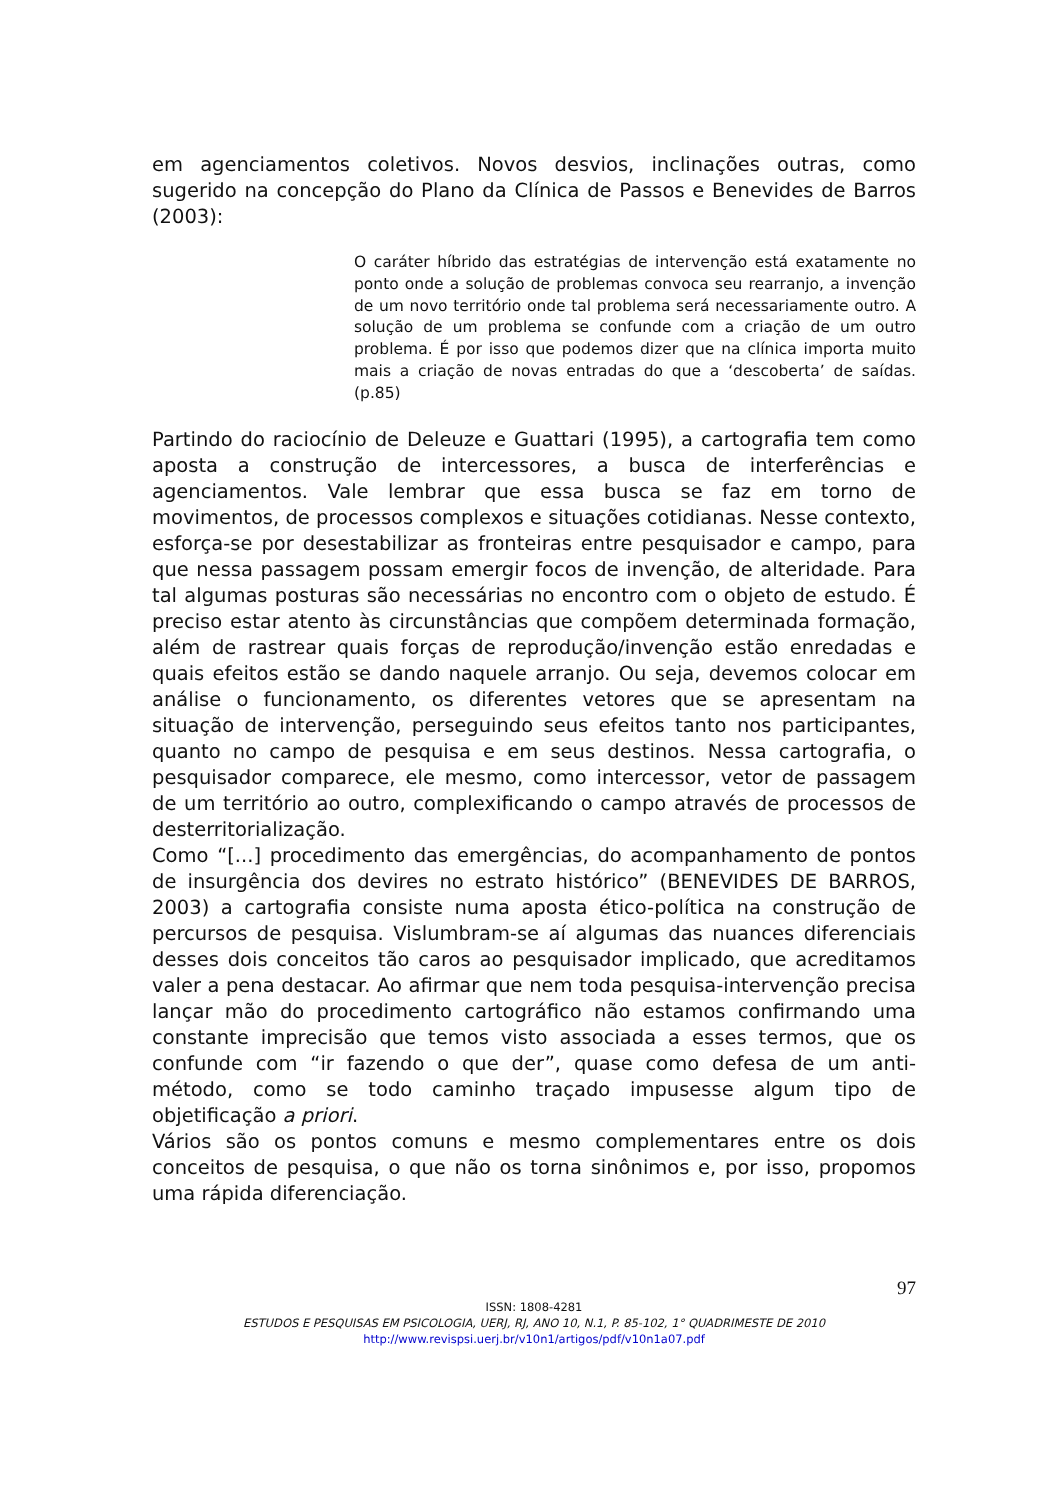em agenciamentos coletivos. Novos desvios, inclinações outras, como sugerido na concepção do Plano da Clínica de Passos e Benevides de Barros (2003):
O caráter híbrido das estratégias de intervenção está exatamente no ponto onde a solução de problemas convoca seu rearranjo, a invenção de um novo território onde tal problema será necessariamente outro. A solução de um problema se confunde com a criação de um outro problema. É por isso que podemos dizer que na clínica importa muito mais a criação de novas entradas do que a ‘descoberta’ de saídas. (p.85)
Partindo do raciocínio de Deleuze e Guattari (1995), a cartografia tem como aposta a construção de intercessores, a busca de interferências e agenciamentos. Vale lembrar que essa busca se faz em torno de movimentos, de processos complexos e situações cotidianas. Nesse contexto, esforça-se por desestabilizar as fronteiras entre pesquisador e campo, para que nessa passagem possam emergir focos de invenção, de alteridade. Para tal algumas posturas são necessárias no encontro com o objeto de estudo. É preciso estar atento às circunstâncias que compõem determinada formação, além de rastrear quais forças de reprodução/invenção estão enredadas e quais efeitos estão se dando naquele arranjo. Ou seja, devemos colocar em análise o funcionamento, os diferentes vetores que se apresentam na situação de intervenção, perseguindo seus efeitos tanto nos participantes, quanto no campo de pesquisa e em seus destinos. Nessa cartografia, o pesquisador comparece, ele mesmo, como intercessor, vetor de passagem de um território ao outro, complexificando o campo através de processos de desterritorialização.
Como “[...] procedimento das emergências, do acompanhamento de pontos de insurgência dos devires no estrato histórico” (BENEVIDES DE BARROS, 2003) a cartografia consiste numa aposta ético-política na construção de percursos de pesquisa. Vislumbram-se aí algumas das nuances diferenciais desses dois conceitos tão caros ao pesquisador implicado, que acreditamos valer a pena destacar. Ao afirmar que nem toda pesquisa-intervenção precisa lançar mão do procedimento cartográfico não estamos confirmando uma constante imprecisão que temos visto associada a esses termos, que os confunde com “ir fazendo o que der”, quase como defesa de um anti-método, como se todo caminho traçado impusesse algum tipo de objetificação a priori.
Vários são os pontos comuns e mesmo complementares entre os dois conceitos de pesquisa, o que não os torna sinônimos e, por isso, propomos uma rápida diferenciação.
97
ISSN: 1808-4281
ESTUDOS E PESQUISAS EM PSICOLOGIA, UERJ, RJ, ANO 10, N.1, P. 85-102, 1° QUADRIMESTE DE 2010
http://www.revispsi.uerj.br/v10n1/artigos/pdf/v10n1a07.pdf